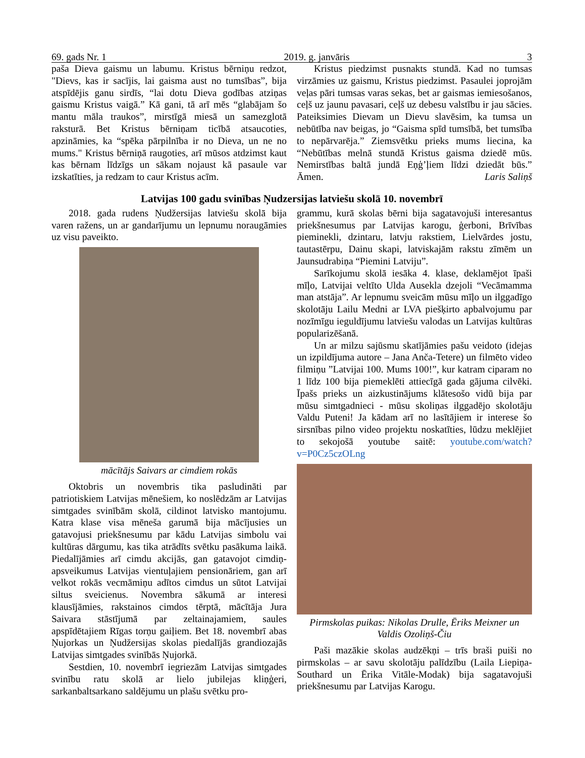69. gads Nr. 1 2019. g. janvāris 3
paša Dieva gaismu un labumu. Kristus bērniņu redzot, "Dievs, kas ir sacījis, lai gaisma aust no tumsības”, bija atspīdējis ganu sirdīs, “lai dotu Dieva godības atziņas gaismu Kristus vaigā.” Kā gani, tā arī mēs “glabājam šo mantu māla traukos”, mirstīgā miesā un samezglotā raksturā. Bet Kristus bērniņam ticībā atsaucoties, apzināmies, ka “spēka pārpilnība ir no Dieva, un ne no mums." Kristus bērniņā raugoties, arī mūsos atdzimst kaut kas bērnam līdzīgs un sākam nojaust kā pasaule var izskatīties, ja redzam to caur Kristus acīm.
Kristus piedzimst pusnakts stundā. Kad no tumsas virzāmies uz gaismu, Kristus piedzimst. Pasaulei joprojām veļas pāri tumsas varas sekas, bet ar gaismas iemiesošanos, ceļš uz jaunu pavasari, ceļš uz debesu valstību ir jau sācies. Pateiksimies Dievam un Dievu slavēsim, ka tumsa un nebūtība nav beigas, jo “Gaisma spīd tumsībā, bet tumsība to nepārvarēja.” Ziemsvētku prieks mums liecina, ka “Nebūtības melnā stundā Kristus gaisma dziedē mūs. Nemirstības baltā jundā Eņģ’ļiem līdzi dziedāt būs.” Āmen. Laris Saliņš
Latvijas 100 gadu svinības Ņudzersijas latviešu skolā 10. novembrī
2018. gada rudens Ņudžersijas latviešu skolā bija varen ražens, un ar gandarījumu un lepnumu noraugāmies uz visu paveikto.
mācītājs Saivars ar cimdiem rokās
Oktobris un novembris tika pasludināti par patriotiskiem Latvijas mēnešiem, ko noslēdzām ar Latvijas simtgades svinībām skolā, cildinot latvisko mantojumu. Katra klase visa mēneša garumā bija mācījusies un gatavojusi priekšnesumu par kādu Latvijas simbolu vai kultūras dārgumu, kas tika atrādīts svētku pasākuma laikā. Piedalījāmies arī cimdu akcijās, gan gatavojot cimdiņ-apsveikumus Latvijas vientuļajiem pensionāriem, gan arī velkot rokās vecmāmiņu adītos cimdus un sūtot Latvijai siltus sveicienus. Novembra sākumā ar interesi klausījāmies, rakstainos cimdos tērptā, mācītāja Jura Saivara stāstījumā par zeltainajamiem, saules apspīdētajiem Rīgas torņu gaiļiem. Bet 18. novembrī abas Ņujorkas un Ņudžersijas skolas piedalījās grandiozajās Latvijas simtgades svinībās Ņujorkā.
Sestdien, 10. novembrī iegriezām Latvijas simtgades svinību ratu skolā ar lielo jubilejas kliņģeri, sarkanbaltsarkano saldējumu un plašu svētku pro-
grammu, kurā skolas bērni bija sagatavojuši interesantus priekšnesumus par Latvijas karogu, ģerboni, Brīvības pieminekli, dzintaru, latvju rakstiem, Lielvārdes jostu, tautastērpu, Dainu skapi, latviskajām rakstu zīmēm un Jaunsudrabiņa “Piemini Latviju”.
Sarīkojumu skolā iesāka 4. klase, deklamējot īpaši mīļo, Latvijai veltīto Ulda Auseklа dzejoli “Vecāmamma man atstāja”. Ar lepnumu sveicām mūsu mīļo un ilggadīgo skolotāju Lailu Medni ar LVA piešķirto apbalvojumu par nozīmīgu ieguldījumu latviešu valodas un Latvijas kultūras popularizēšanā.
Un ar milzu sajūsmu skatījāmies pašu veidoto (idejas un izpildījuma autore – Jana Anča-Tetere) un filmēto video filmiņu ”Latvijai 100. Mums 100!”, kur katram ciparam no 1 līdz 100 bija piemeklēti attiecīgā gada gājuma cilvēki. Īpašs prieks un aizkustinājums klātesošo vidū bija par mūsu simtgadnieci - mūsu skoliņas ilggadējo skolotāju Valdu Puteni! Ja kādam arī no lasītājiem ir interese šo sirsnības pilno video projektu noskatīties, lūdzu meklējiet to sekojošā youtube saitē: youtube.com/watch?v=P0Cz5czOLng
Pirmskolas puikas: Nikolas Drulle, Ēriks Meixner un Valdis Ozoliņš-Čiu
Paši mazākie skolas audzēkņi – trīs braši puiši no pirmskolas – ar savu skolotāju palīdzību (Laila Liepiņa-Southard un Ērika Vitāle-Modak) bija sagatavojuši priekšnesumu par Latvijas Karogu.